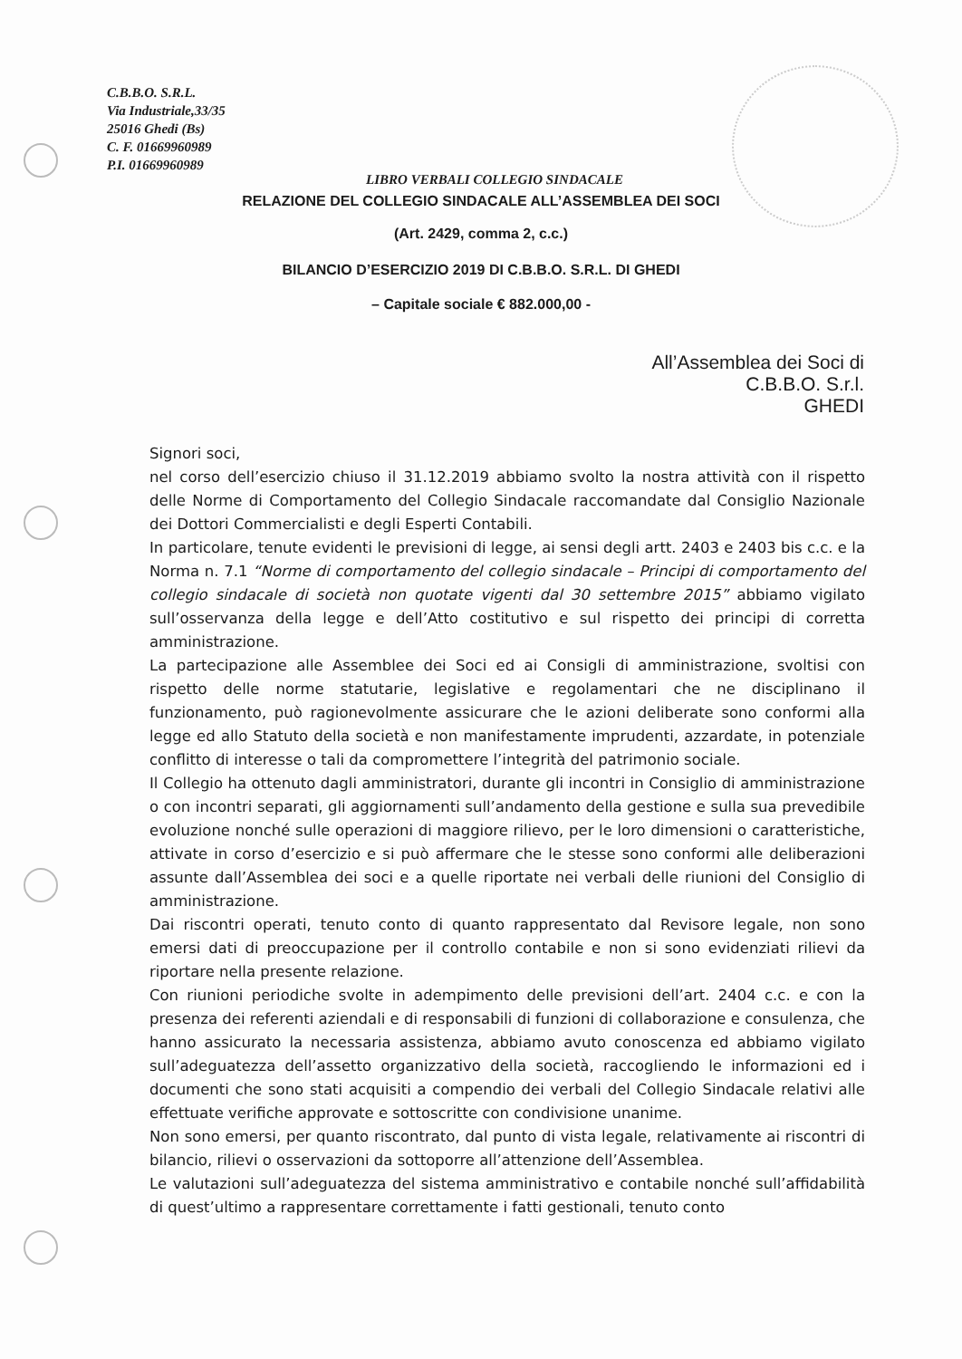C.B.B.O. S.R.L.
Via Industriale,33/35
25016 Ghedi (Bs)
C. F. 01669960989
P.I. 01669960989
LIBRO VERBALI COLLEGIO SINDACALE
RELAZIONE DEL COLLEGIO SINDACALE ALL’ASSEMBLEA DEI SOCI
(Art. 2429, comma 2, c.c.)
BILANCIO D’ESERCIZIO 2019 DI C.B.B.O. S.R.L. DI GHEDI
– Capitale sociale € 882.000,00 -
All’Assemblea dei Soci di
C.B.B.O. S.r.l.
GHEDI
Signori soci,
nel corso dell’esercizio chiuso il 31.12.2019 abbiamo svolto la nostra attività con il rispetto delle Norme di Comportamento del Collegio Sindacale raccomandate dal Consiglio Nazionale dei Dottori Commercialisti e degli Esperti Contabili.
In particolare, tenute evidenti le previsioni di legge, ai sensi degli artt. 2403 e 2403 bis c.c. e la Norma n. 7.1 “Norme di comportamento del collegio sindacale – Principi di comportamento del collegio sindacale di società non quotate vigenti dal 30 settembre 2015” abbiamo vigilato sull’osservanza della legge e dell’Atto costitutivo e sul rispetto dei principi di corretta amministrazione.
La partecipazione alle Assemblee dei Soci ed ai Consigli di amministrazione, svoltisi con rispetto delle norme statutarie, legislative e regolamentari che ne disciplinano il funzionamento, può ragionevolmente assicurare che le azioni deliberate sono conformi alla legge ed allo Statuto della società e non manifestamente imprudenti, azzardate, in potenziale conflitto di interesse o tali da compromettere l’integrità del patrimonio sociale.
Il Collegio ha ottenuto dagli amministratori, durante gli incontri in Consiglio di amministrazione o con incontri separati, gli aggiornamenti sull’andamento della gestione e sulla sua prevedibile evoluzione nonché sulle operazioni di maggiore rilievo, per le loro dimensioni o caratteristiche, attivate in corso d’esercizio e si può affermare che le stesse sono conformi alle deliberazioni assunte dall’Assemblea dei soci e a quelle riportate nei verbali delle riunioni del Consiglio di amministrazione.
Dai riscontri operati, tenuto conto di quanto rappresentato dal Revisore legale, non sono emersi dati di preoccupazione per il controllo contabile e non si sono evidenziati rilievi da riportare nella presente relazione.
Con riunioni periodiche svolte in adempimento delle previsioni dell’art. 2404 c.c. e con la presenza dei referenti aziendali e di responsabili di funzioni di collaborazione e consulenza, che hanno assicurato la necessaria assistenza, abbiamo avuto conoscenza ed abbiamo vigilato sull’adeguatezza dell’assetto organizzativo della società, raccogliendo le informazioni ed i documenti che sono stati acquisiti a compendio dei verbali del Collegio Sindacale relativi alle effettuate verifiche approvate e sottoscritte con condivisione unanime.
Non sono emersi, per quanto riscontrato, dal punto di vista legale, relativamente ai riscontri di bilancio, rilievi o osservazioni da sottoporre all’attenzione dell’Assemblea.
Le valutazioni sull’adeguatezza del sistema amministrativo e contabile nonché sull’affidabilità di quest’ultimo a rappresentare correttamente i fatti gestionali, tenuto conto